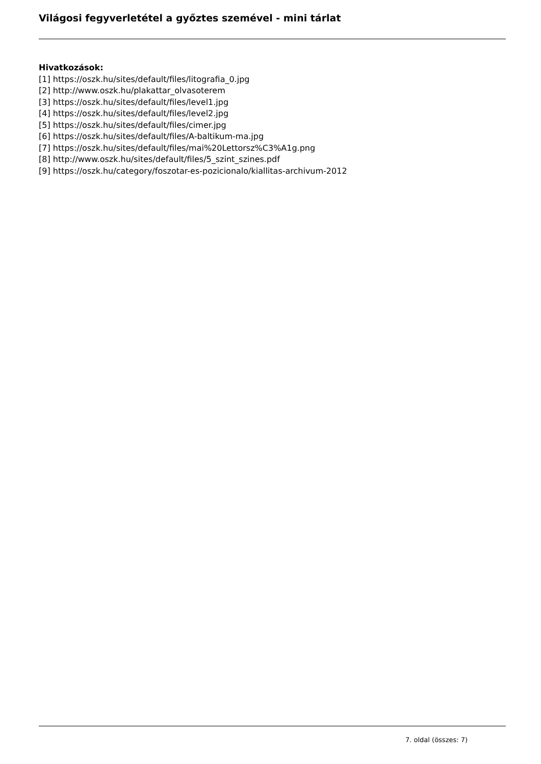Világosi fegyverletétel a győztes szemével - mini tárlat
Hivatkozások:
[1] https://oszk.hu/sites/default/files/litografia_0.jpg
[2] http://www.oszk.hu/plakattar_olvasoterem
[3] https://oszk.hu/sites/default/files/level1.jpg
[4] https://oszk.hu/sites/default/files/level2.jpg
[5] https://oszk.hu/sites/default/files/cimer.jpg
[6] https://oszk.hu/sites/default/files/A-baltikum-ma.jpg
[7] https://oszk.hu/sites/default/files/mai%20Lettorsz%C3%A1g.png
[8] http://www.oszk.hu/sites/default/files/5_szint_szines.pdf
[9] https://oszk.hu/category/foszotar-es-pozicionalo/kiallitas-archivum-2012
7. oldal (összes: 7)